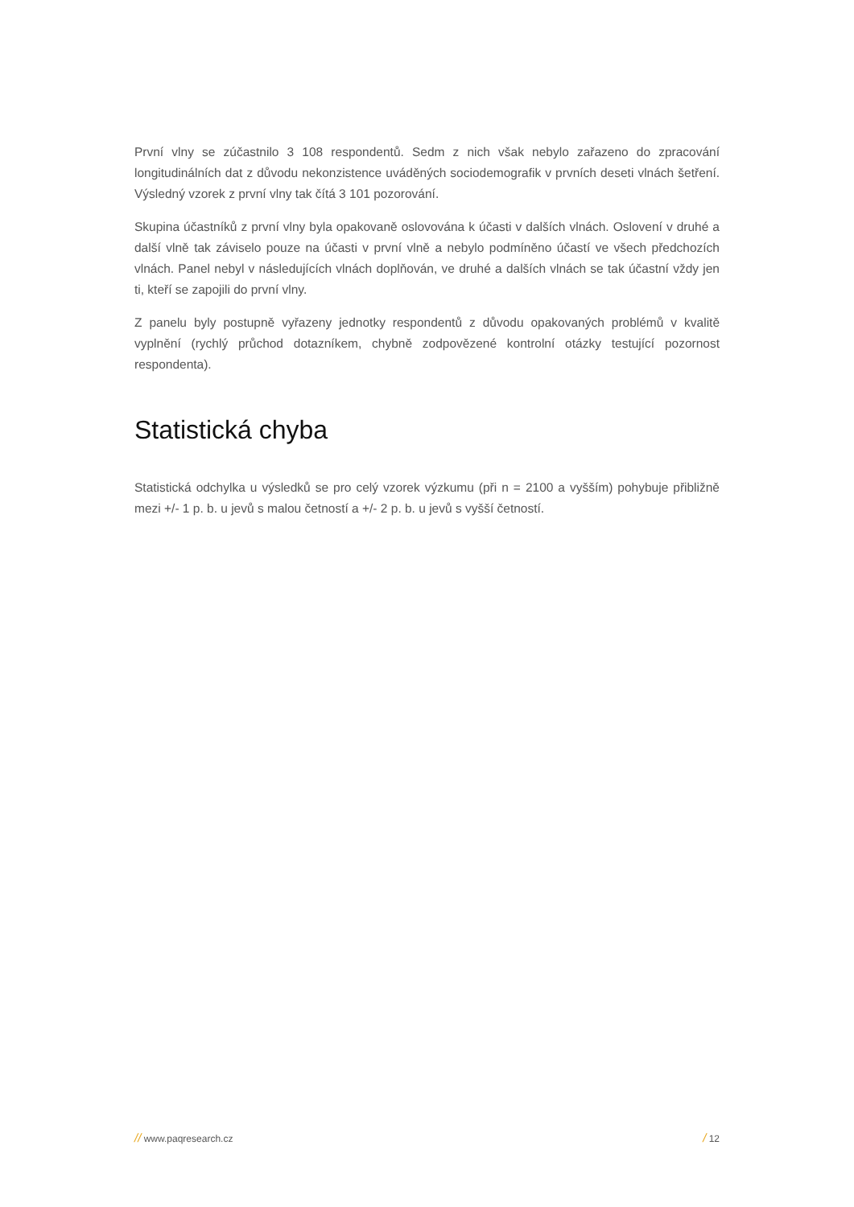První vlny se zúčastnilo 3 108 respondentů. Sedm z nich však nebylo zařazeno do zpracování longitudinálních dat z důvodu nekonzistence uváděných sociodemografik v prvních deseti vlnách šetření. Výsledný vzorek z první vlny tak čítá 3 101 pozorování.
Skupina účastníků z první vlny byla opakovaně oslovována k účasti v dalších vlnách. Oslovení v druhé a další vlně tak záviselo pouze na účasti v první vlně a nebylo podmíněno účastí ve všech předchozích vlnách. Panel nebyl v následujících vlnách doplňován, ve druhé a dalších vlnách se tak účastní vždy jen ti, kteří se zapojili do první vlny.
Z panelu byly postupně vyřazeny jednotky respondentů z důvodu opakovaných problémů v kvalitě vyplnění (rychlý průchod dotazníkem, chybně zodpovězené kontrolní otázky testující pozornost respondenta).
Statistická chyba
Statistická odchylka u výsledků se pro celý vzorek výzkumu (při n = 2100 a vyšším) pohybuje přibližně mezi +/- 1 p. b. u jevů s malou četností a +/- 2 p. b. u jevů s vyšší četností.
// www.paqresearch.cz / 12